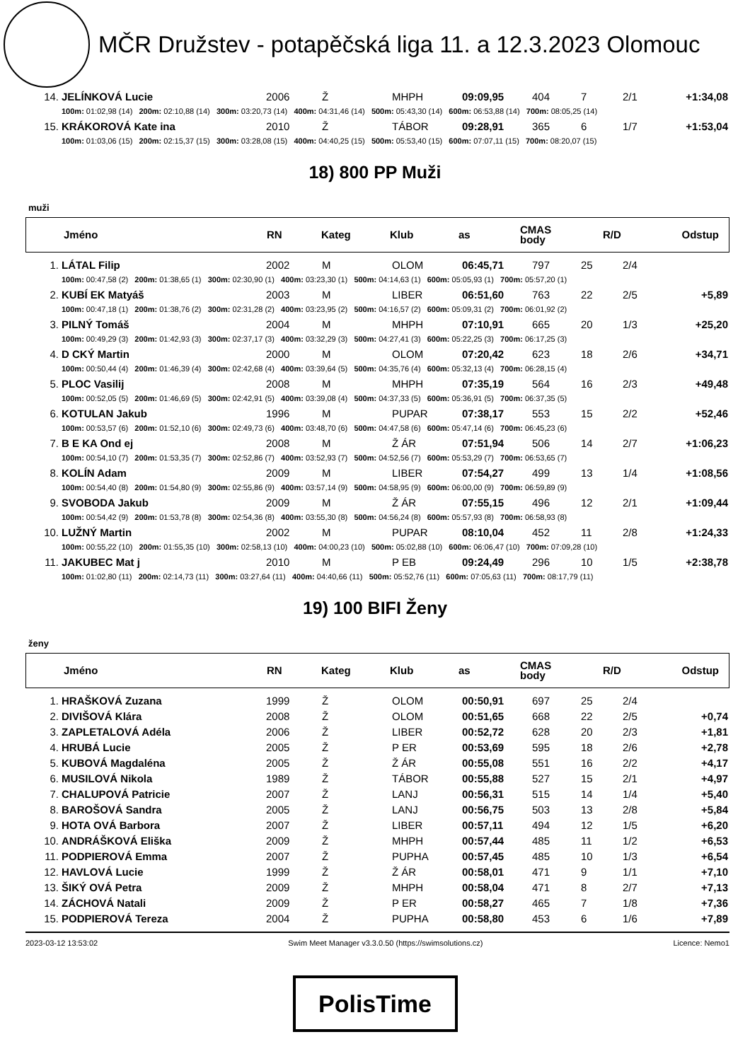MČR Družstev - potapěčská liga 11. a 12.3.2023 Olomouc
| 14. | JELÍNKOVÁ Lucie | 2006 | Ž | MHPH | 09:09,95 | 404 | 7 | 2/1 | +1:34,08 |
| | 100m: 01:02,98 (14) 200m: 02:10,88 (14) 300m: 03:20,73 (14) 400m: 04:31,46 (14) 500m: 05:43,30 (14) 600m: 06:53,88 (14) 700m: 08:05,25 (14) | | | | | | | | |
| 15. | KRÁKOROVÁ Kate ina | 2010 | Ž | TÁBOR | 09:28,91 | 365 | 6 | 1/7 | +1:53,04 |
| | 100m: 01:03,06 (15) 200m: 02:15,37 (15) 300m: 03:28,08 (15) 400m: 04:40,25 (15) 500m: 05:53,40 (15) 600m: 07:07,11 (15) 700m: 08:20,07 (15) | | | | | | | | |
18) 800 PP Muži
muži
| | Jméno | RN | Kateg | Klub | as | CMAS body | R/D | Odstup |
| --- | --- | --- | --- | --- | --- | --- | --- | --- |
| 1. | LÁTAL Filip | 2002 | M | OLOM | 06:45,71 | 797 | 25 | 2/4 | |
| | 100m: 00:47,58 (2) 200m: 01:38,65 (1) 300m: 02:30,90 (1) 400m: 03:23,30 (1) 500m: 04:14,63 (1) 600m: 05:05,93 (1) 700m: 05:57,20 (1) | | | | | | | | |
| 2. | KUBÍ EK Matyáš | 2003 | M | LIBER | 06:51,60 | 763 | 22 | 2/5 | +5,89 |
| | 100m: 00:47,18 (1) 200m: 01:38,76 (2) 300m: 02:31,28 (2) 400m: 03:23,95 (2) 500m: 04:16,57 (2) 600m: 05:09,31 (2) 700m: 06:01,92 (2) | | | | | | | | |
| 3. | PILNÝ Tomáš | 2004 | M | MHPH | 07:10,91 | 665 | 20 | 1/3 | +25,20 |
| | 100m: 00:49,29 (3) 200m: 01:42,93 (3) 300m: 02:37,17 (3) 400m: 03:32,29 (3) 500m: 04:27,41 (3) 600m: 05:22,25 (3) 700m: 06:17,25 (3) | | | | | | | | |
| 4. | D CKÝ Martin | 2000 | M | OLOM | 07:20,42 | 623 | 18 | 2/6 | +34,71 |
| | 100m: 00:50,44 (4) 200m: 01:46,39 (4) 300m: 02:42,68 (4) 400m: 03:39,64 (5) 500m: 04:35,76 (4) 600m: 05:32,13 (4) 700m: 06:28,15 (4) | | | | | | | | |
| 5. | PLOC Vasilij | 2008 | M | MHPH | 07:35,19 | 564 | 16 | 2/3 | +49,48 |
| | 100m: 00:52,05 (5) 200m: 01:46,69 (5) 300m: 02:42,91 (5) 400m: 03:39,08 (4) 500m: 04:37,33 (5) 600m: 05:36,91 (5) 700m: 06:37,35 (5) | | | | | | | | |
| 6. | KOTULAN Jakub | 1996 | M | PUPAR | 07:38,17 | 553 | 15 | 2/2 | +52,46 |
| | 100m: 00:53,57 (6) 200m: 01:52,10 (6) 300m: 02:49,73 (6) 400m: 03:48,70 (6) 500m: 04:47,58 (6) 600m: 05:47,14 (6) 700m: 06:45,23 (6) | | | | | | | | |
| 7. | B E KA Ond ej | 2008 | M | Ž ÁR | 07:51,94 | 506 | 14 | 2/7 | +1:06,23 |
| | 100m: 00:54,10 (7) 200m: 01:53,35 (7) 300m: 02:52,86 (7) 400m: 03:52,93 (7) 500m: 04:52,56 (7) 600m: 05:53,29 (7) 700m: 06:53,65 (7) | | | | | | | | |
| 8. | KOLÍN Adam | 2009 | M | LIBER | 07:54,27 | 499 | 13 | 1/4 | +1:08,56 |
| | 100m: 00:54,40 (8) 200m: 01:54,80 (9) 300m: 02:55,86 (9) 400m: 03:57,14 (9) 500m: 04:58,95 (9) 600m: 06:00,00 (9) 700m: 06:59,89 (9) | | | | | | | | |
| 9. | SVOBODA Jakub | 2009 | M | Ž ÁR | 07:55,15 | 496 | 12 | 2/1 | +1:09,44 |
| | 100m: 00:54,42 (9) 200m: 01:53,78 (8) 300m: 02:54,36 (8) 400m: 03:55,30 (8) 500m: 04:56,24 (8) 600m: 05:57,93 (8) 700m: 06:58,93 (8) | | | | | | | | |
| 10. | LUŽNÝ Martin | 2002 | M | PUPAR | 08:10,04 | 452 | 11 | 2/8 | +1:24,33 |
| | 100m: 00:55,22 (10) 200m: 01:55,35 (10) 300m: 02:58,13 (10) 400m: 04:00,23 (10) 500m: 05:02,88 (10) 600m: 06:06,47 (10) 700m: 07:09,28 (10) | | | | | | | | |
| 11. | JAKUBEC Mat j | 2010 | M | P EB | 09:24,49 | 296 | 10 | 1/5 | +2:38,78 |
| | 100m: 01:02,80 (11) 200m: 02:14,73 (11) 300m: 03:27,64 (11) 400m: 04:40,66 (11) 500m: 05:52,76 (11) 600m: 07:05,63 (11) 700m: 08:17,79 (11) | | | | | | | | |
19) 100 BIFI Ženy
ženy
| | Jméno | RN | Kateg | Klub | as | CMAS body | R/D | Odstup |
| --- | --- | --- | --- | --- | --- | --- | --- | --- |
| 1. | HRAŠKOVÁ Zuzana | 1999 | Ž | OLOM | 00:50,91 | 697 | 25 | 2/4 | |
| 2. | DIVIŠOVÁ Klára | 2008 | Ž | OLOM | 00:51,65 | 668 | 22 | 2/5 | +0,74 |
| 3. | ZAPLETALOVÁ Adéla | 2006 | Ž | LIBER | 00:52,72 | 628 | 20 | 2/3 | +1,81 |
| 4. | HRUBÁ Lucie | 2005 | Ž | P ER | 00:53,69 | 595 | 18 | 2/6 | +2,78 |
| 5. | KUBOVÁ Magdaléna | 2005 | Ž | Ž ÁR | 00:55,08 | 551 | 16 | 2/2 | +4,17 |
| 6. | MUSILOVÁ Nikola | 1989 | Ž | TÁBOR | 00:55,88 | 527 | 15 | 2/1 | +4,97 |
| 7. | CHALUPOVÁ Patricie | 2007 | Ž | LANJ | 00:56,31 | 515 | 14 | 1/4 | +5,40 |
| 8. | BAROŠOVÁ Sandra | 2005 | Ž | LANJ | 00:56,75 | 503 | 13 | 2/8 | +5,84 |
| 9. | HOTA OVÁ Barbora | 2007 | Ž | LIBER | 00:57,11 | 494 | 12 | 1/5 | +6,20 |
| 10. | ANDRÁŠKOVÁ Eliška | 2009 | Ž | MHPH | 00:57,44 | 485 | 11 | 1/2 | +6,53 |
| 11. | PODPIEROVÁ Emma | 2007 | Ž | PUPHA | 00:57,45 | 485 | 10 | 1/3 | +6,54 |
| 12. | HAVLOVÁ Lucie | 1999 | Ž | Ž ÁR | 00:58,01 | 471 | 9 | 1/1 | +7,10 |
| 13. | ŠIKÝ OVÁ Petra | 2009 | Ž | MHPH | 00:58,04 | 471 | 8 | 2/7 | +7,13 |
| 14. | ZÁCHOVÁ Natali | 2009 | Ž | P ER | 00:58,27 | 465 | 7 | 1/8 | +7,36 |
| 15. | PODPIEROVÁ Tereza | 2004 | Ž | PUPHA | 00:58,80 | 453 | 6 | 1/6 | +7,89 |
2023-03-12 13:53:02 Swim Meet Manager v3.3.0.50 (https://swimsolutions.cz) Licence: Nemo1
PolisTime